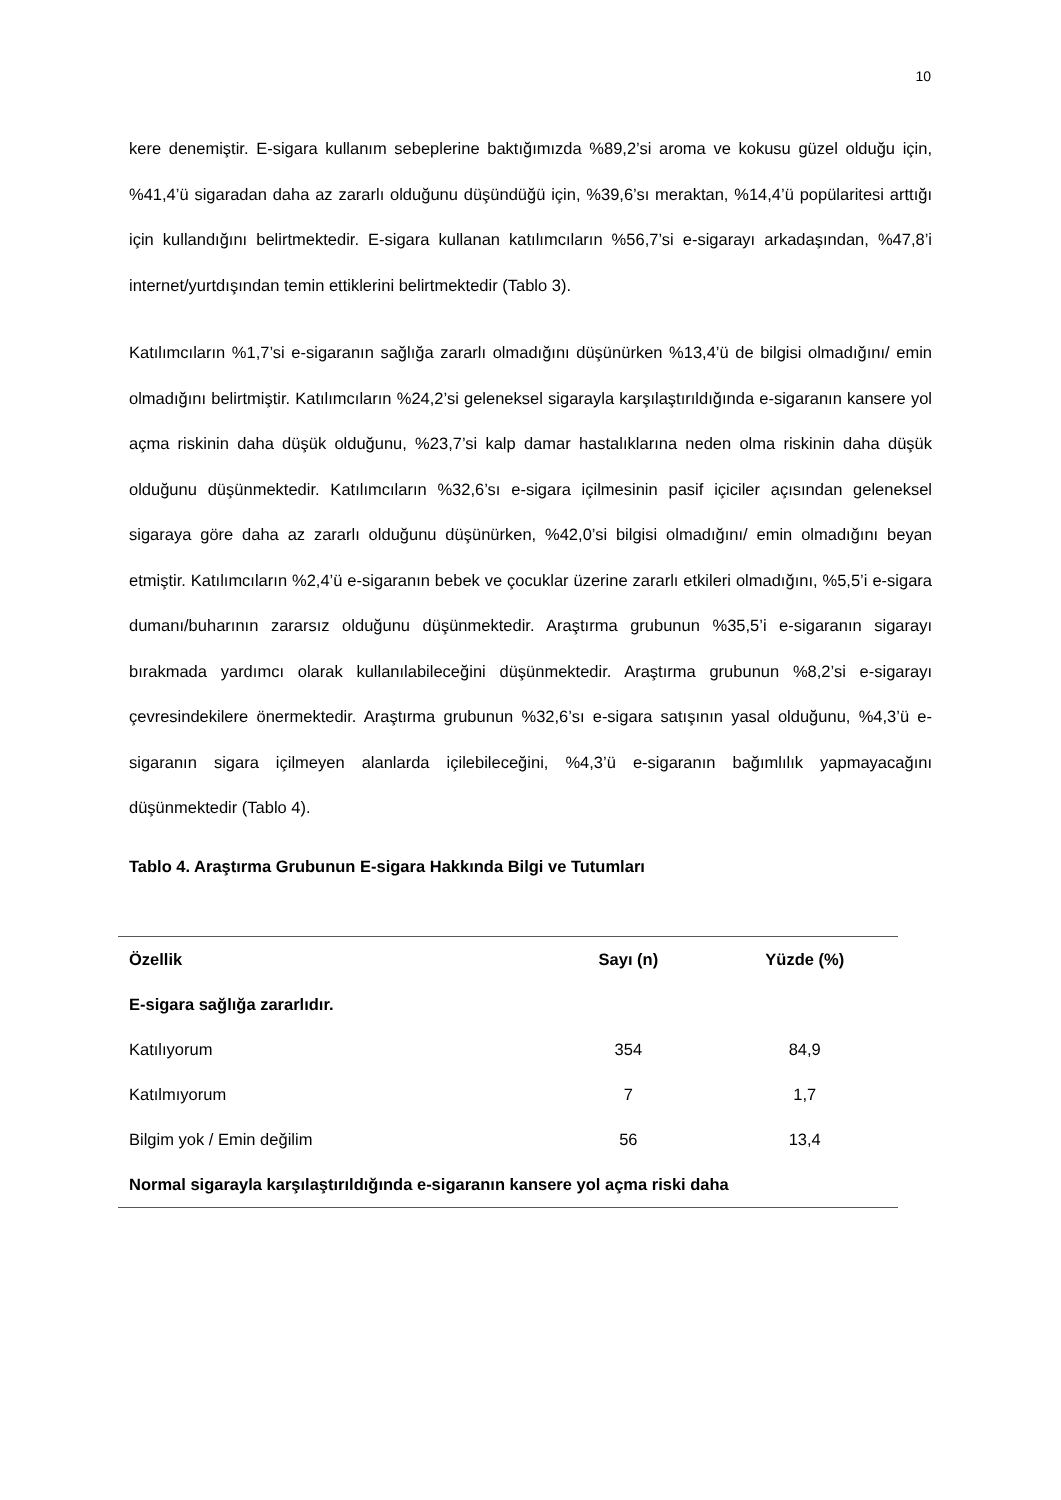10
kere denemiştir. E-sigara kullanım sebeplerine baktığımızda %89,2’si aroma ve kokusu güzel olduğu için, %41,4’ü sigaradan daha az zararlı olduğunu düşündüğü için, %39,6’sı meraktan, %14,4’ü popülaritesi arttığı için kullandığını belirtmektedir. E-sigara kullanan katılımcıların %56,7’si e-sigarayı arkadaşından, %47,8’i internet/yurtdışından temin ettiklerini belirtmektedir (Tablo 3).
Katılımcıların %1,7’si e-sigaranın sağlığa zararlı olmadığını düşünürken %13,4’ü de bilgisi olmadığını/ emin olmadığını belirtmiştir. Katılımcıların %24,2’si geleneksel sigarayla karşılaştırıldığında e-sigaranın kansere yol açma riskinin daha düşük olduğunu, %23,7’si kalp damar hastalıklarına neden olma riskinin daha düşük olduğunu düşünmektedir. Katılımcıların %32,6’sı e-sigara içilmesinin pasif içiciler açısından geleneksel sigaraya göre daha az zararlı olduğunu düşünürken, %42,0’si bilgisi olmadığını/ emin olmadığını beyan etmiştir. Katılımcıların %2,4’ü e-sigaranın bebek ve çocuklar üzerine zararlı etkileri olmadığını, %5,5’i e-sigara dumanı/buharının zararsız olduğunu düşünmektedir. Araştırma grubunun %35,5’i e-sigaranın sigarayı bırakmada yardımcı olarak kullanılabileceğini düşünmektedir. Araştırma grubunun %8,2’si e-sigarayı çevresindekilere önermektedir. Araştırma grubunun %32,6’sı e-sigara satışının yasal olduğunu, %4,3’ü e-sigaranın sigara içilmeyen alanlarda içilebileceğini, %4,3’ü e-sigaranın bağımlılık yapmayacağını düşünmektedir (Tablo 4).
Tablo 4. Araştırma Grubunun E-sigara Hakkında Bilgi ve Tutumları
| Özellik | Sayı (n) | Yüzde (%) |
| --- | --- | --- |
| E-sigara sağlığa zararlıdır. | | |
| Katılıyorum | 354 | 84,9 |
| Katılmıyorum | 7 | 1,7 |
| Bilgim yok / Emin değilim | 56 | 13,4 |
| Normal sigarayla karşılaştırıldığında e-sigaranın kansere yol açma riski daha | | |